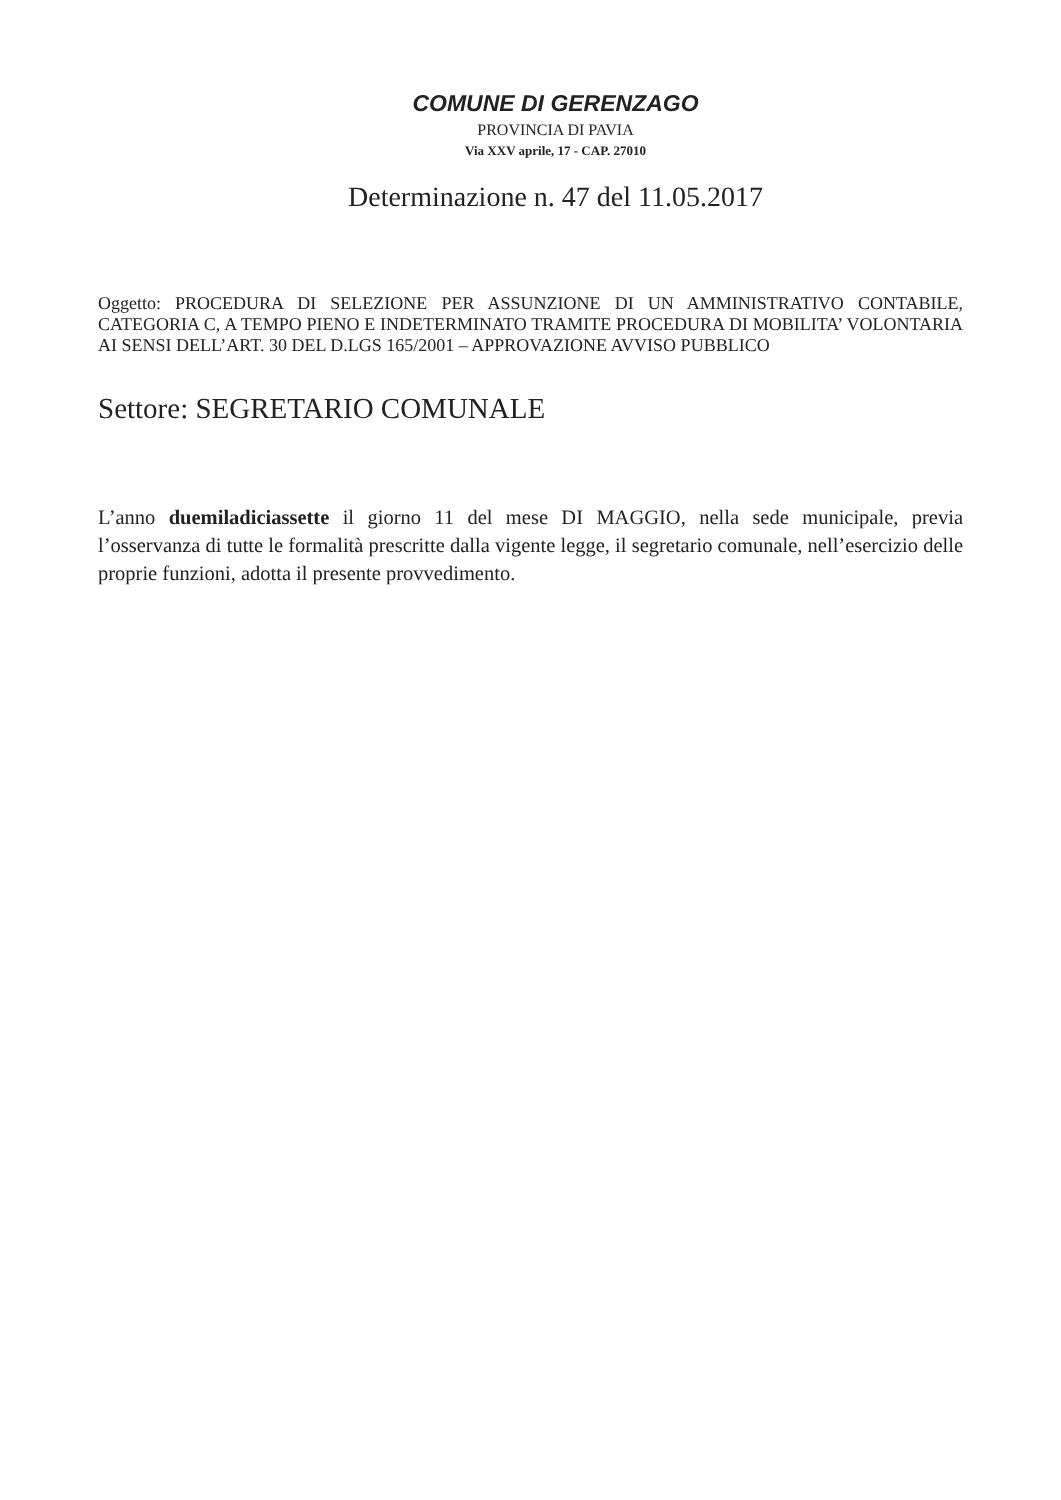COMUNE DI GERENZAGO
PROVINCIA DI PAVIA
Via XXV aprile, 17 - CAP. 27010
Determinazione n. 47 del 11.05.2017
Oggetto: PROCEDURA DI SELEZIONE PER ASSUNZIONE DI UN AMMINISTRATIVO CONTABILE, CATEGORIA C, A TEMPO PIENO E INDETERMINATO TRAMITE PROCEDURA DI MOBILITA’ VOLONTARIA AI SENSI DELL’ART. 30 DEL D.LGS 165/2001 – APPROVAZIONE AVVISO PUBBLICO
Settore: SEGRETARIO COMUNALE
L’anno duemiladiciassette il giorno 11 del mese DI MAGGIO, nella sede municipale, previa l’osservanza di tutte le formalità prescritte dalla vigente legge, il segretario comunale, nell’esercizio delle proprie funzioni, adotta il presente provvedimento.